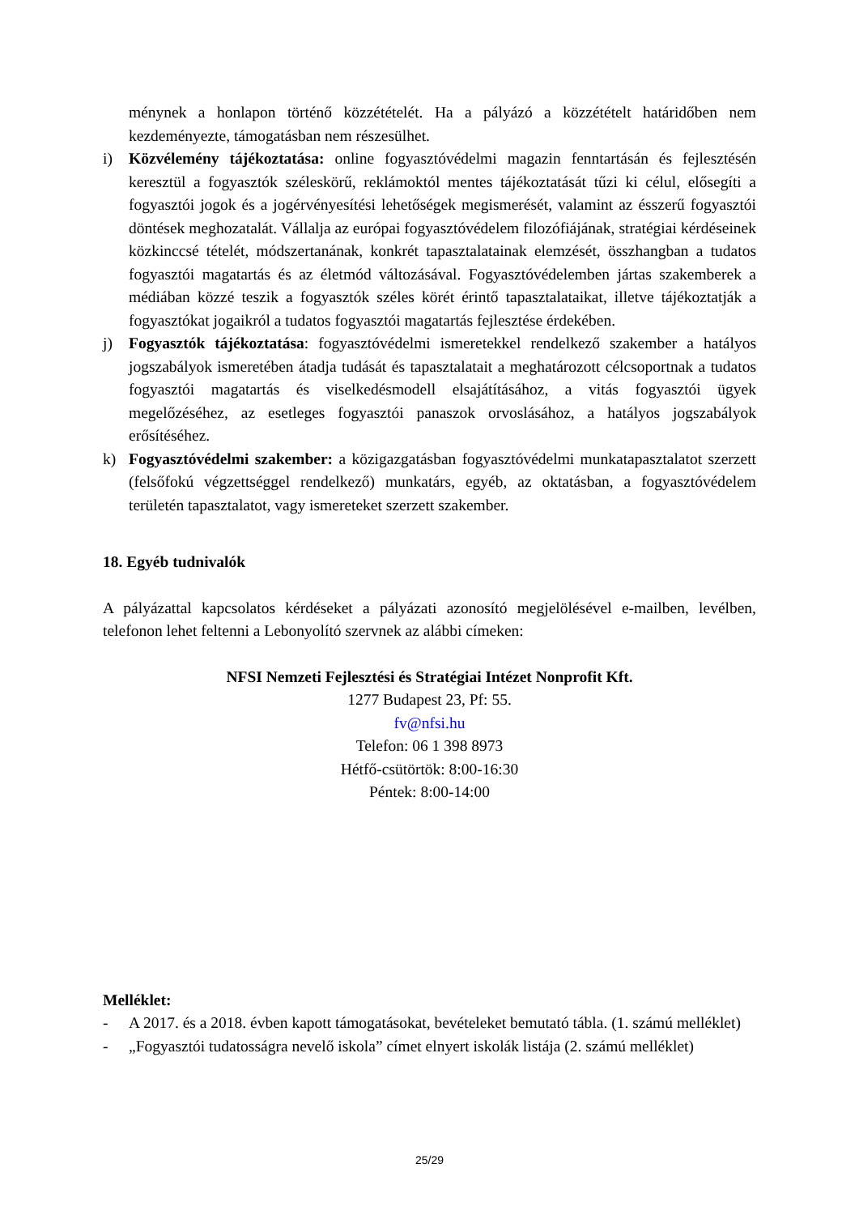ménynek a honlapon történő közzétételét. Ha a pályázó a közzétételt határidőben nem kezdeményezte, támogatásban nem részesülhet.
i) Közvélemény tájékoztatása: online fogyasztóvédelmi magazin fenntartásán és fejlesztésén keresztül a fogyasztók széleskörű, reklámoktól mentes tájékoztatását tűzi ki célul, elősegíti a fogyasztói jogok és a jogérvényesítési lehetőségek megismerését, valamint az ésszerű fogyasztói döntések meghozatalát. Vállalja az európai fogyasztóvédelem filozófiájának, stratégiai kérdéseinek közkinccsé tételét, módszertanának, konkrét tapasztalatainak elemzését, összhangban a tudatos fogyasztói magatartás és az életmód változásával. Fogyasztóvédelemben jártas szakemberek a médiában közzé teszik a fogyasztók széles körét érintő tapasztalataikat, illetve tájékoztatják a fogyasztókat jogaikról a tudatos fogyasztói magatartás fejlesztése érdekében.
j) Fogyasztók tájékoztatása: fogyasztóvédelmi ismeretekkel rendelkező szakember a hatályos jogszabályok ismeretében átadja tudását és tapasztalatait a meghatározott célcsoportnak a tudatos fogyasztói magatartás és viselkedésmodell elsajátításához, a vitás fogyasztói ügyek megelőzéséhez, az esetleges fogyasztói panaszok orvoslásához, a hatályos jogszabályok erősítéséhez.
k) Fogyasztóvédelmi szakember: a közigazgatásban fogyasztóvédelmi munkatapasztalatot szerzett (felsőfokú végzettséggel rendelkező) munkatárs, egyéb, az oktatásban, a fogyasztóvédelem területén tapasztalatot, vagy ismereteket szerzett szakember.
18. Egyéb tudnivalók
A pályázattal kapcsolatos kérdéseket a pályázati azonosító megjelölésével e-mailben, levélben, telefonon lehet feltenni a Lebonyolító szervnek az alábbi címeken:
NFSI Nemzeti Fejlesztési és Stratégiai Intézet Nonprofit Kft.
1277 Budapest 23, Pf: 55.
fv@nfsi.hu
Telefon: 06 1 398 8973
Hétfő-csütörtök: 8:00-16:30
Péntek: 8:00-14:00
Melléklet:
- A 2017. és a 2018. évben kapott támogatásokat, bevételeket bemutató tábla. (1. számú melléklet)
- „Fogyasztói tudatosságra nevelő iskola” címet elnyert iskolák listája (2. számú melléklet)
25/29